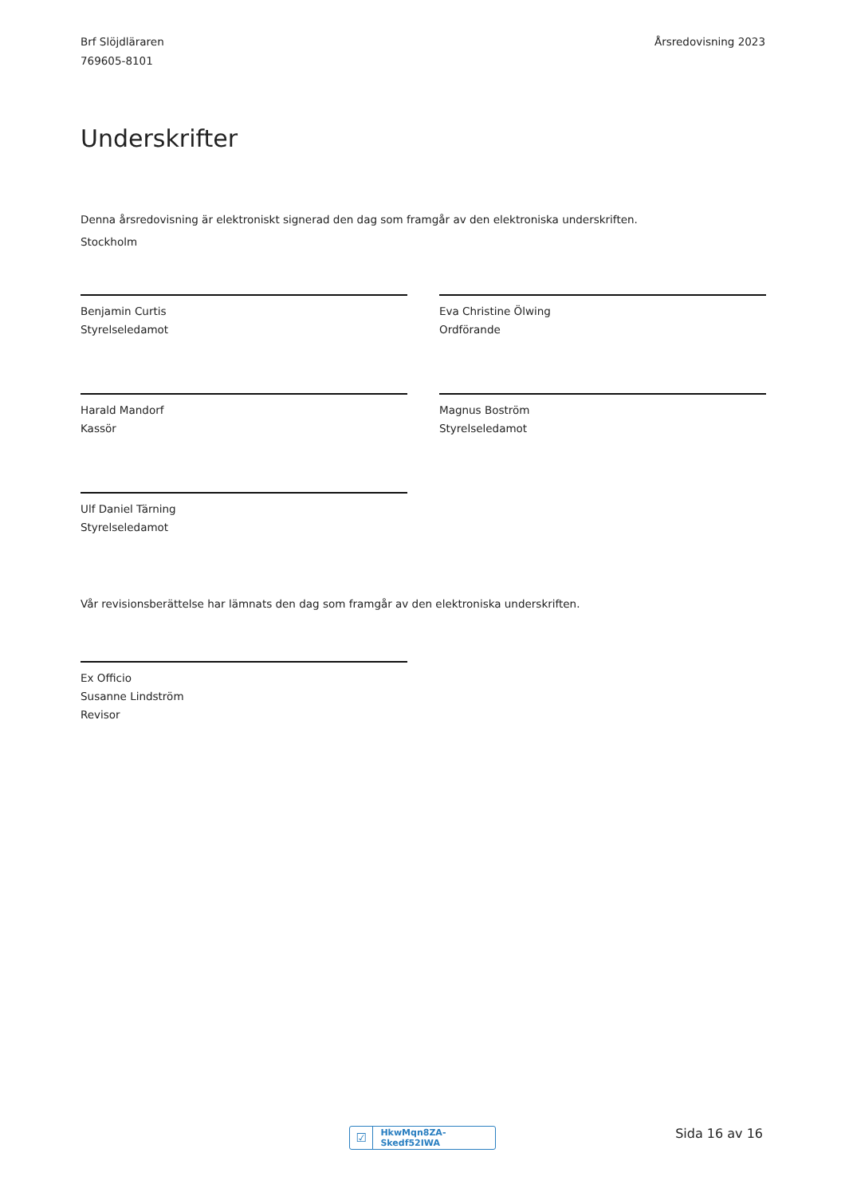Brf Slöjdläraren
769605-8101
Årsredovisning 2023
Underskrifter
Denna årsredovisning är elektroniskt signerad den dag som framgår av den elektroniska underskriften.
Stockholm
Benjamin Curtis
Styrelseledamot
Eva Christine Ölwing
Ordförande
Harald Mandorf
Kassör
Magnus Boström
Styrelseledamot
Ulf Daniel Tärning
Styrelseledamot
Vår revisionsberättelse har lämnats den dag som framgår av den elektroniska underskriften.
Ex Officio
Susanne Lindström
Revisor
☑
HkwMqn8ZA-Skedf52IWA
Sida 16 av 16